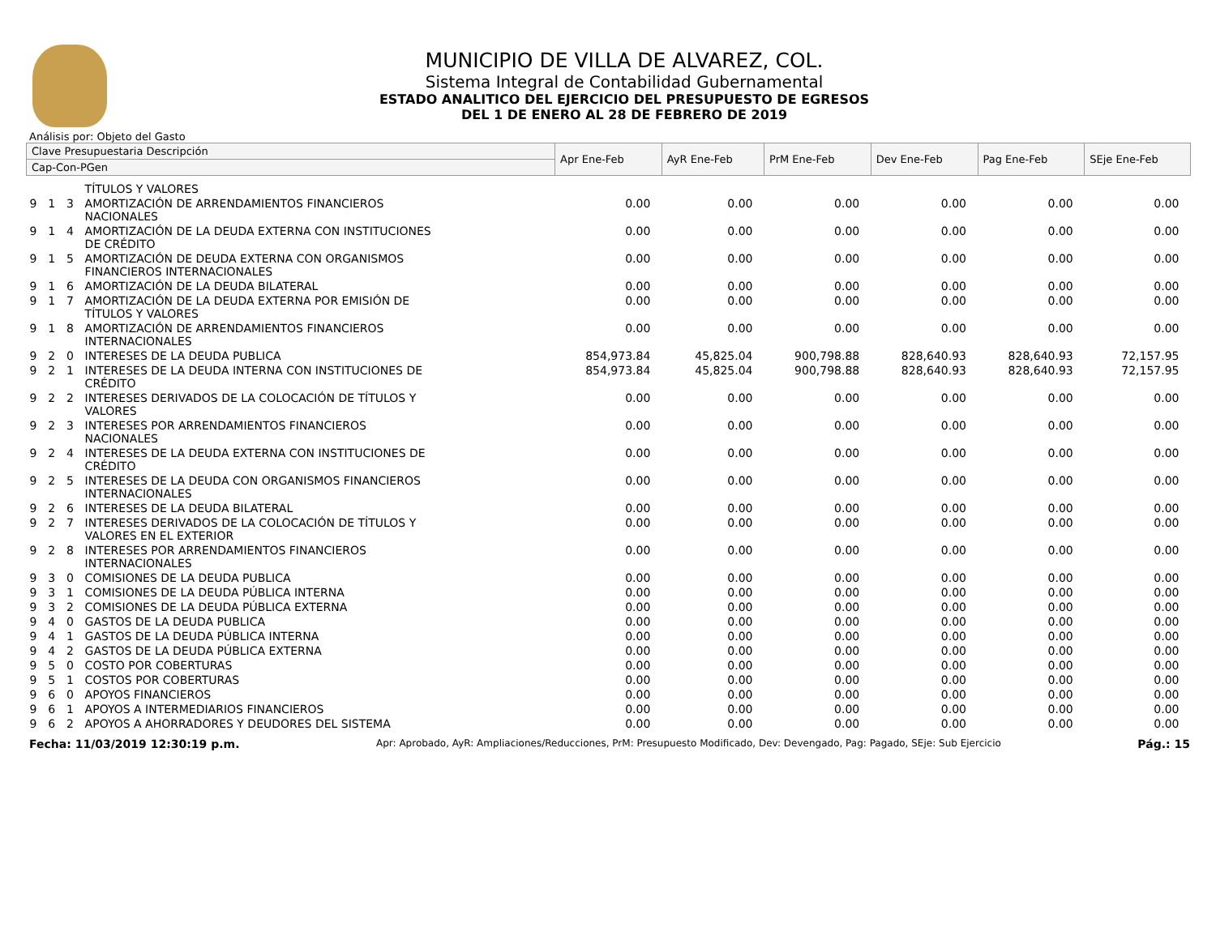MUNICIPIO DE VILLA DE ALVAREZ, COL.
Sistema Integral de Contabilidad Gubernamental
ESTADO ANALITICO DEL EJERCICIO DEL PRESUPUESTO DE EGRESOS
DEL 1 DE ENERO AL 28 DE FEBRERO DE 2019
Análisis por: Objeto del Gasto
| Clave Presupuestaria Descripción | | | | Apr Ene-Feb | AyR Ene-Feb | PrM Ene-Feb | Dev Ene-Feb | Pag Ene-Feb | SEje Ene-Feb |
| --- | --- | --- | --- | --- | --- | --- | --- | --- | --- |
| Cap-Con-PGen | | | | | | | | | |
| | | | TÍTULOS Y VALORES | | | | | | |
| 9 | 1 | 3 | AMORTIZACIÓN DE ARRENDAMIENTOS FINANCIEROS NACIONALES | 0.00 | 0.00 | 0.00 | 0.00 | 0.00 | 0.00 |
| 9 | 1 | 4 | AMORTIZACIÓN DE LA DEUDA EXTERNA CON INSTITUCIONES DE CRÉDITO | 0.00 | 0.00 | 0.00 | 0.00 | 0.00 | 0.00 |
| 9 | 1 | 5 | AMORTIZACIÓN DE DEUDA EXTERNA CON ORGANISMOS FINANCIEROS INTERNACIONALES | 0.00 | 0.00 | 0.00 | 0.00 | 0.00 | 0.00 |
| 9 | 1 | 6 | AMORTIZACIÓN DE LA DEUDA BILATERAL | 0.00 | 0.00 | 0.00 | 0.00 | 0.00 | 0.00 |
| 9 | 1 | 7 | AMORTIZACIÓN DE LA DEUDA EXTERNA POR EMISIÓN DE TÍTULOS Y VALORES | 0.00 | 0.00 | 0.00 | 0.00 | 0.00 | 0.00 |
| 9 | 1 | 8 | AMORTIZACIÓN DE ARRENDAMIENTOS FINANCIEROS INTERNACIONALES | 0.00 | 0.00 | 0.00 | 0.00 | 0.00 | 0.00 |
| 9 | 2 | 0 | INTERESES DE LA DEUDA PUBLICA | 854,973.84 | 45,825.04 | 900,798.88 | 828,640.93 | 828,640.93 | 72,157.95 |
| 9 | 2 | 1 | INTERESES DE LA DEUDA INTERNA CON INSTITUCIONES DE CRÉDITO | 854,973.84 | 45,825.04 | 900,798.88 | 828,640.93 | 828,640.93 | 72,157.95 |
| 9 | 2 | 2 | INTERESES DERIVADOS DE LA COLOCACIÓN DE TÍTULOS Y VALORES | 0.00 | 0.00 | 0.00 | 0.00 | 0.00 | 0.00 |
| 9 | 2 | 3 | INTERESES POR ARRENDAMIENTOS FINANCIEROS NACIONALES | 0.00 | 0.00 | 0.00 | 0.00 | 0.00 | 0.00 |
| 9 | 2 | 4 | INTERESES DE LA DEUDA EXTERNA CON INSTITUCIONES DE CRÉDITO | 0.00 | 0.00 | 0.00 | 0.00 | 0.00 | 0.00 |
| 9 | 2 | 5 | INTERESES DE LA DEUDA CON ORGANISMOS FINANCIEROS INTERNACIONALES | 0.00 | 0.00 | 0.00 | 0.00 | 0.00 | 0.00 |
| 9 | 2 | 6 | INTERESES DE LA DEUDA BILATERAL | 0.00 | 0.00 | 0.00 | 0.00 | 0.00 | 0.00 |
| 9 | 2 | 7 | INTERESES DERIVADOS DE LA COLOCACIÓN DE TÍTULOS Y VALORES EN EL EXTERIOR | 0.00 | 0.00 | 0.00 | 0.00 | 0.00 | 0.00 |
| 9 | 2 | 8 | INTERESES POR ARRENDAMIENTOS FINANCIEROS INTERNACIONALES | 0.00 | 0.00 | 0.00 | 0.00 | 0.00 | 0.00 |
| 9 | 3 | 0 | COMISIONES DE LA DEUDA PUBLICA | 0.00 | 0.00 | 0.00 | 0.00 | 0.00 | 0.00 |
| 9 | 3 | 1 | COMISIONES DE LA DEUDA PÚBLICA INTERNA | 0.00 | 0.00 | 0.00 | 0.00 | 0.00 | 0.00 |
| 9 | 3 | 2 | COMISIONES DE LA DEUDA PÚBLICA EXTERNA | 0.00 | 0.00 | 0.00 | 0.00 | 0.00 | 0.00 |
| 9 | 4 | 0 | GASTOS DE LA DEUDA PUBLICA | 0.00 | 0.00 | 0.00 | 0.00 | 0.00 | 0.00 |
| 9 | 4 | 1 | GASTOS DE LA DEUDA PÚBLICA INTERNA | 0.00 | 0.00 | 0.00 | 0.00 | 0.00 | 0.00 |
| 9 | 4 | 2 | GASTOS DE LA DEUDA PÚBLICA EXTERNA | 0.00 | 0.00 | 0.00 | 0.00 | 0.00 | 0.00 |
| 9 | 5 | 0 | COSTO POR COBERTURAS | 0.00 | 0.00 | 0.00 | 0.00 | 0.00 | 0.00 |
| 9 | 5 | 1 | COSTOS POR COBERTURAS | 0.00 | 0.00 | 0.00 | 0.00 | 0.00 | 0.00 |
| 9 | 6 | 0 | APOYOS FINANCIEROS | 0.00 | 0.00 | 0.00 | 0.00 | 0.00 | 0.00 |
| 9 | 6 | 1 | APOYOS A INTERMEDIARIOS FINANCIEROS | 0.00 | 0.00 | 0.00 | 0.00 | 0.00 | 0.00 |
| 9 | 6 | 2 | APOYOS A AHORRADORES Y DEUDORES DEL SISTEMA | 0.00 | 0.00 | 0.00 | 0.00 | 0.00 | 0.00 |
Fecha: 11/03/2019 12:30:19 p.m. Apr: Aprobado, AyR: Ampliaciones/Reducciones, PrM: Presupuesto Modificado, Dev: Devengado, Pag: Pagado, SEje: Sub Ejercicio Pág.: 15